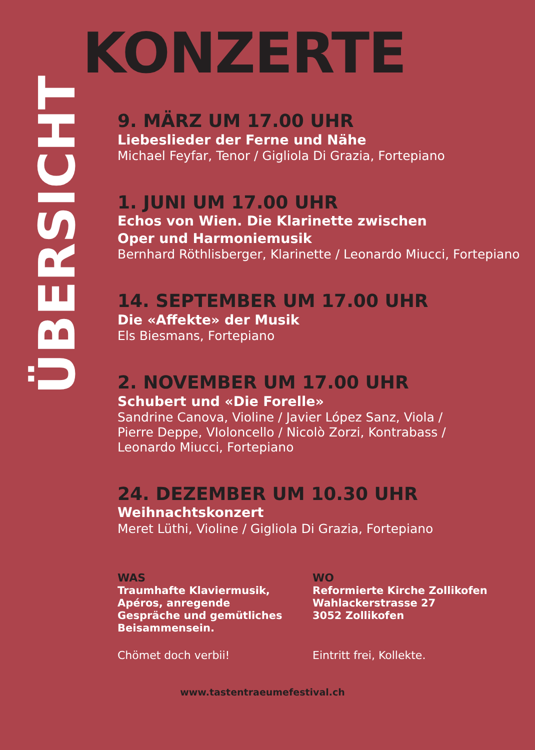ÜBERSICHT
KONZERTE
9. MÄRZ UM 17.00 UHR
Liebeslieder der Ferne und Nähe
Michael Feyfar, Tenor / Gigliola Di Grazia, Fortepiano
1. JUNI UM 17.00 UHR
Echos von Wien. Die Klarinette zwischen
Oper und Harmoniemusik
Bernhard Röthlisberger, Klarinette / Leonardo Miucci, Fortepiano
14. SEPTEMBER UM 17.00 UHR
Die «Affekte» der Musik
Els Biesmans, Fortepiano
2. NOVEMBER UM 17.00 UHR
Schubert und «Die Forelle»
Sandrine Canova, Violine / Javier López Sanz, Viola /
Pierre Deppe, VIoloncello / Nicolò Zorzi, Kontrabass /
Leonardo Miucci, Fortepiano
24. DEZEMBER UM 10.30 UHR
Weihnachtskonzert
Meret Lüthi, Violine / Gigliola Di Grazia, Fortepiano
WAS
Traumhafte Klaviermusik,
Apéros, anregende
Gespräche und gemütliches
Beisammensein.
Chömet doch verbii!
WO
Reformierte Kirche Zollikofen
Wahlackerstrasse 27
3052 Zollikofen
Eintritt frei, Kollekte.
www.tastentraeumefestival.ch